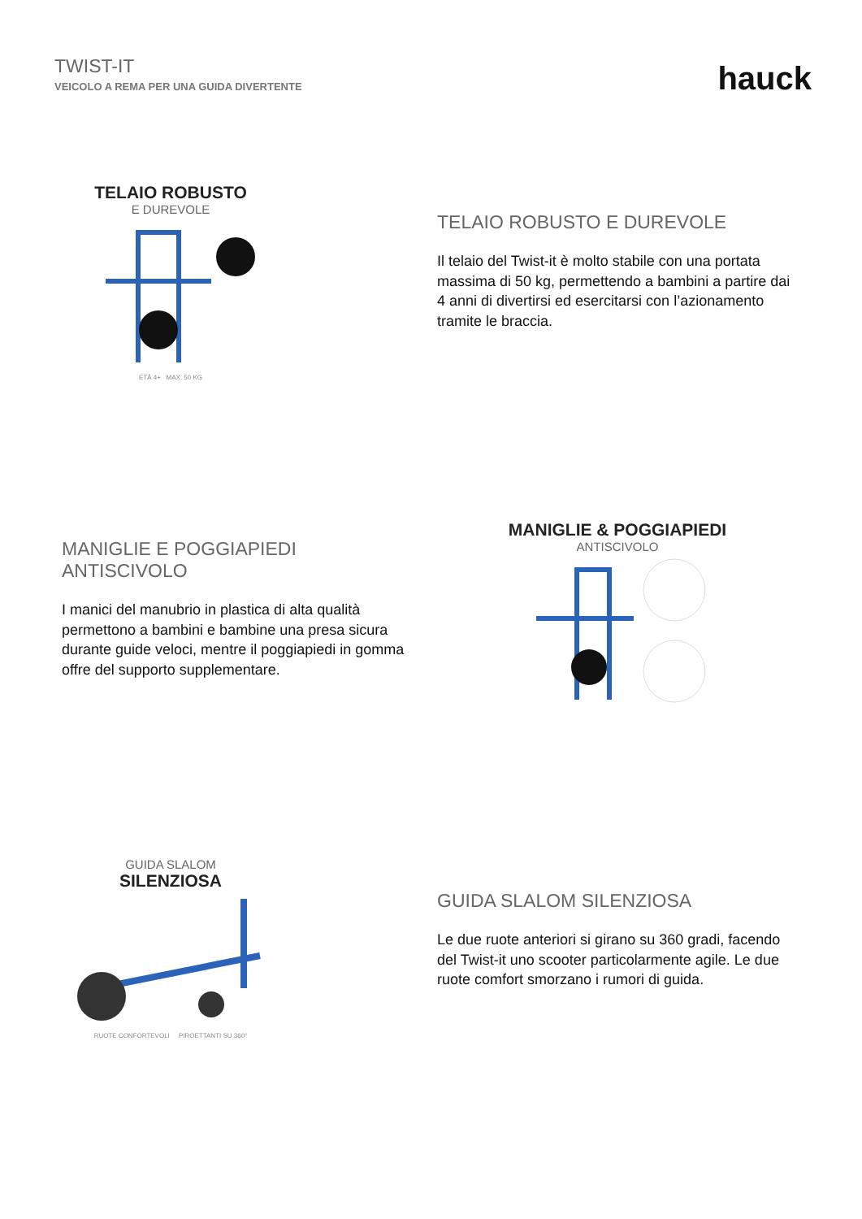TWIST-IT
VEICOLO A REMA PER UNA GUIDA DIVERTENTE
hauck
TELAIO ROBUSTO
E DUREVOLE
ETÀ 4+ MAX. 50 KG
TELAIO ROBUSTO E DUREVOLE
Il telaio del Twist-it è molto stabile con una portata massima di 50 kg, permettendo a bambini a partire dai 4 anni di divertirsi ed esercitarsi con l’azionamento tramite le braccia.
MANIGLIE E POGGIAPIEDI ANTISCIVOLO
I manici del manubrio in plastica di alta qualità permettono a bambini e bambine una presa sicura durante guide veloci, mentre il poggiapiedi in gomma offre del supporto supplementare.
MANIGLIE & POGGIAPIEDI
ANTISCIVOLO
GUIDA SLALOM
SILENZIOSA
RUOTE CONFORTEVOLI PIROETTANTI SU 360°
GUIDA SLALOM SILENZIOSA
Le due ruote anteriori si girano su 360 gradi, facendo del Twist-it uno scooter particolarmente agile. Le due ruote comfort smorzano i rumori di guida.